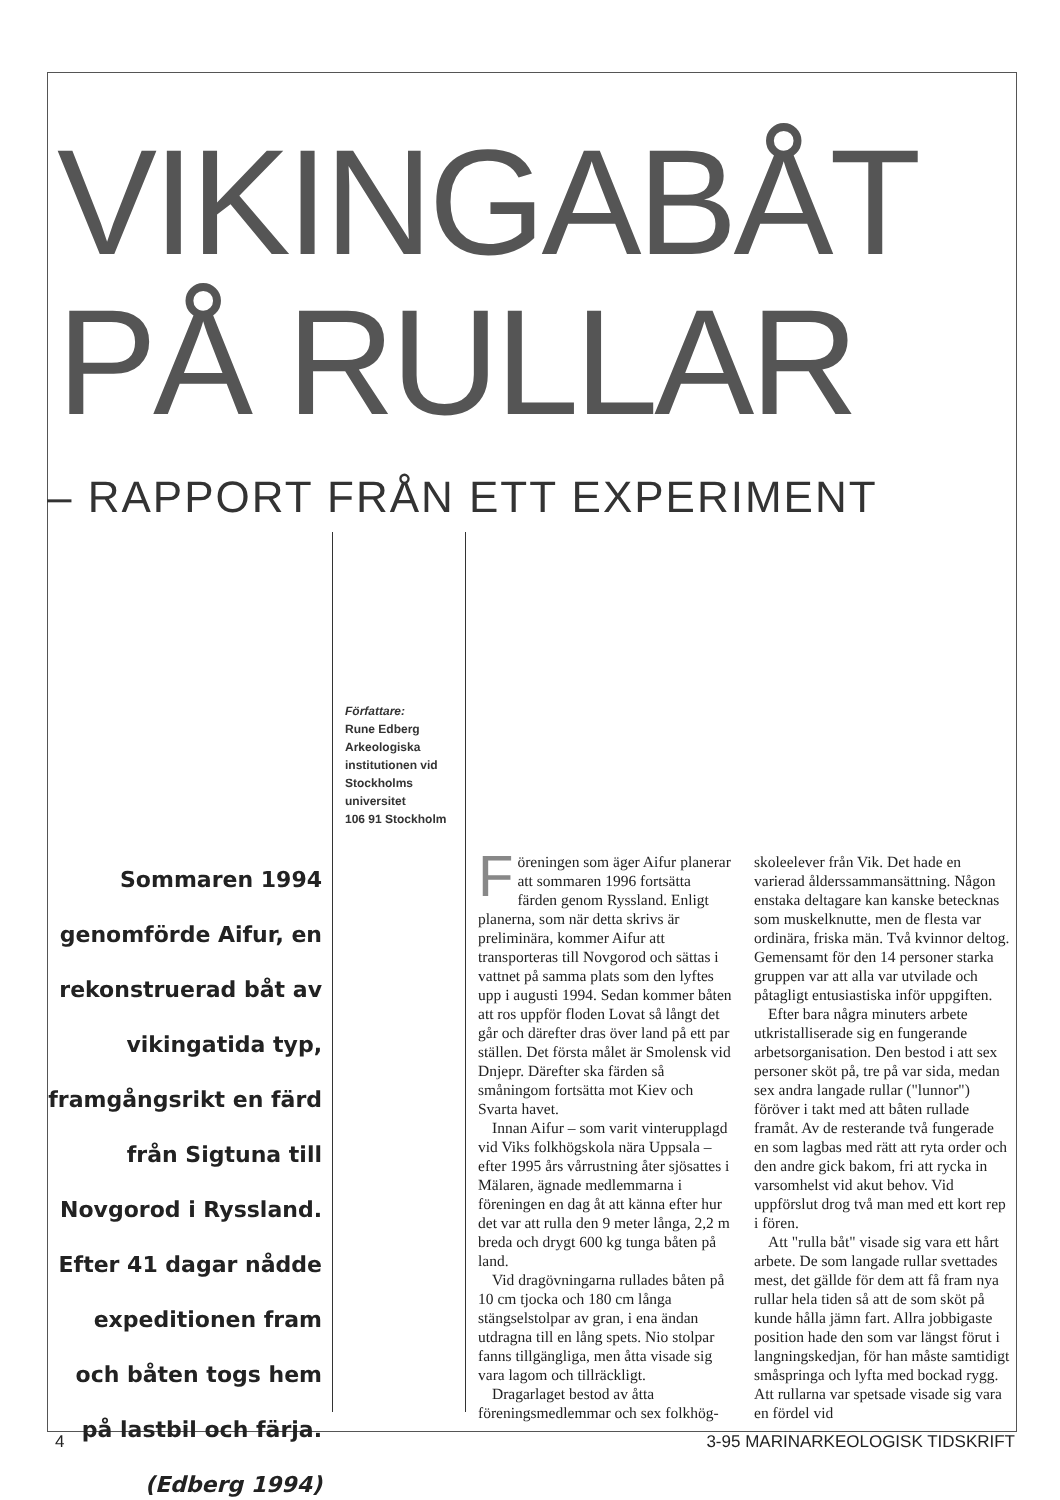VIKINGABÅT
PÅ RULLAR
– RAPPORT FRÅN ETT EXPERIMENT
Sommaren 1994 genomförde Aifur, en rekonstruerad båt av vikingatida typ, framgångsrikt en färd från Sigtuna till Novgorod i Ryssland. Efter 41 dagar nådde expeditionen fram och båten togs hem på lastbil och färja. (Edberg 1994)
Författare:
Rune Edberg
Arkeologiska institutionen vid Stockholms universitet
106 91 Stockholm
Föreningen som äger Aifur planerar att sommaren 1996 fortsätta färden genom Ryssland. Enligt planerna, som när detta skrivs är preliminära, kommer Aifur att transporteras till Novgorod och sättas i vattnet på samma plats som den lyftes upp i augusti 1994. Sedan kommer båten att ros uppför floden Lovat så långt det går och därefter dras över land på ett par ställen. Det första målet är Smolensk vid Dnjepr. Därefter ska färden så småningom fortsätta mot Kiev och Svarta havet.
Innan Aifur – som varit vinterupplagd vid Viks folkhögskola nära Uppsala – efter 1995 års vårrustning åter sjösattes i Mälaren, ägnade medlemmarna i föreningen en dag åt att känna efter hur det var att rulla den 9 meter långa, 2,2 m breda och drygt 600 kg tunga båten på land.
Vid dragövningarna rullades båten på 10 cm tjocka och 180 cm långa stängselstolpar av gran, i ena ändan utdragna till en lång spets. Nio stolpar fanns tillgängliga, men åtta visade sig vara lagom och tillräckligt.
Dragarlaget bestod av åtta föreningsmedlemmar och sex folkhög-
skoleelever från Vik. Det hade en varierad ålderssammansättning. Någon enstaka deltagare kan kanske betecknas som muskelknutte, men de flesta var ordinära, friska män. Två kvinnor deltog. Gemensamt för den 14 personer starka gruppen var att alla var utvilade och påtagligt entusiastiska inför uppgiften.
Efter bara några minuters arbete utkristalliserade sig en fungerande arbetsorganisation. Den bestod i att sex personer sköt på, tre på var sida, medan sex andra langade rullar ("lunnor") föröver i takt med att båten rullade framåt. Av de resterande två fungerade en som lagbas med rätt att ryta order och den andre gick bakom, fri att rycka in varsomhelst vid akut behov. Vid uppförslut drog två man med ett kort rep i fören.
Att "rulla båt" visade sig vara ett hårt arbete. De som langade rullar svettades mest, det gällde för dem att få fram nya rullar hela tiden så att de som sköt på kunde hålla jämn fart. Allra jobbigaste position hade den som var längst förut i langningskedjan, för han måste samtidigt småspringa och lyfta med bockad rygg. Att rullarna var spetsade visade sig vara en fördel vid
4 3-95 MARINARKEOLOGISK TIDSKRIFT